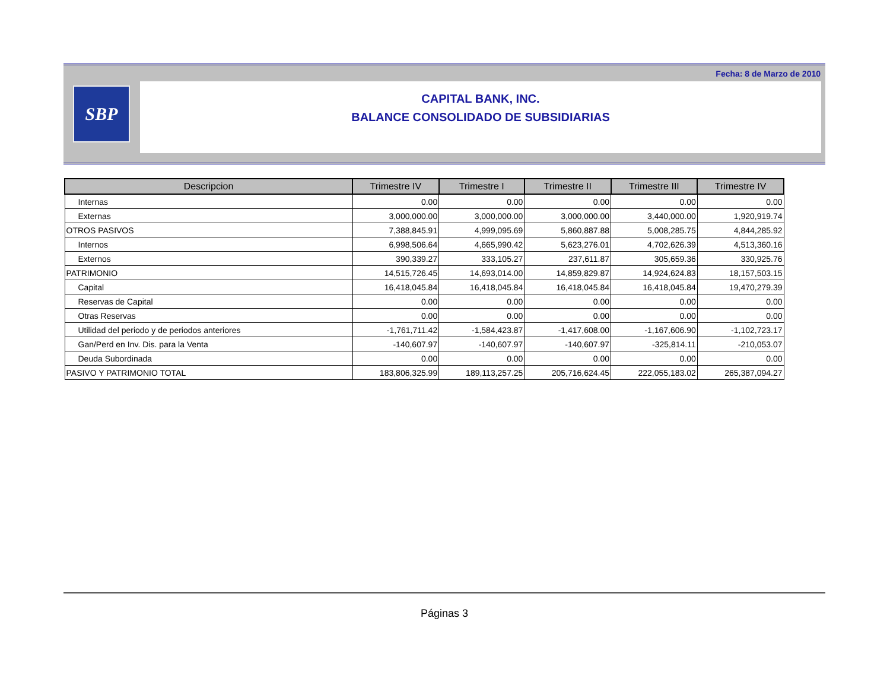Fecha: 8 de Marzo de 2010
SBP
CAPITAL BANK, INC.
BALANCE CONSOLIDADO DE SUBSIDIARIAS
| Descripcion | Trimestre IV | Trimestre I | Trimestre II | Trimestre III | Trimestre IV |
| --- | --- | --- | --- | --- | --- |
| Internas | 0.00 | 0.00 | 0.00 | 0.00 | 0.00 |
| Externas | 3,000,000.00 | 3,000,000.00 | 3,000,000.00 | 3,440,000.00 | 1,920,919.74 |
| OTROS PASIVOS | 7,388,845.91 | 4,999,095.69 | 5,860,887.88 | 5,008,285.75 | 4,844,285.92 |
| Internos | 6,998,506.64 | 4,665,990.42 | 5,623,276.01 | 4,702,626.39 | 4,513,360.16 |
| Externos | 390,339.27 | 333,105.27 | 237,611.87 | 305,659.36 | 330,925.76 |
| PATRIMONIO | 14,515,726.45 | 14,693,014.00 | 14,859,829.87 | 14,924,624.83 | 18,157,503.15 |
| Capital | 16,418,045.84 | 16,418,045.84 | 16,418,045.84 | 16,418,045.84 | 19,470,279.39 |
| Reservas de Capital | 0.00 | 0.00 | 0.00 | 0.00 | 0.00 |
| Otras Reservas | 0.00 | 0.00 | 0.00 | 0.00 | 0.00 |
| Utilidad del periodo y de periodos anteriores | -1,761,711.42 | -1,584,423.87 | -1,417,608.00 | -1,167,606.90 | -1,102,723.17 |
| Gan/Perd en Inv. Dis. para la Venta | -140,607.97 | -140,607.97 | -140,607.97 | -325,814.11 | -210,053.07 |
| Deuda Subordinada | 0.00 | 0.00 | 0.00 | 0.00 | 0.00 |
| PASIVO Y PATRIMONIO TOTAL | 183,806,325.99 | 189,113,257.25 | 205,716,624.45 | 222,055,183.02 | 265,387,094.27 |
Páginas 3